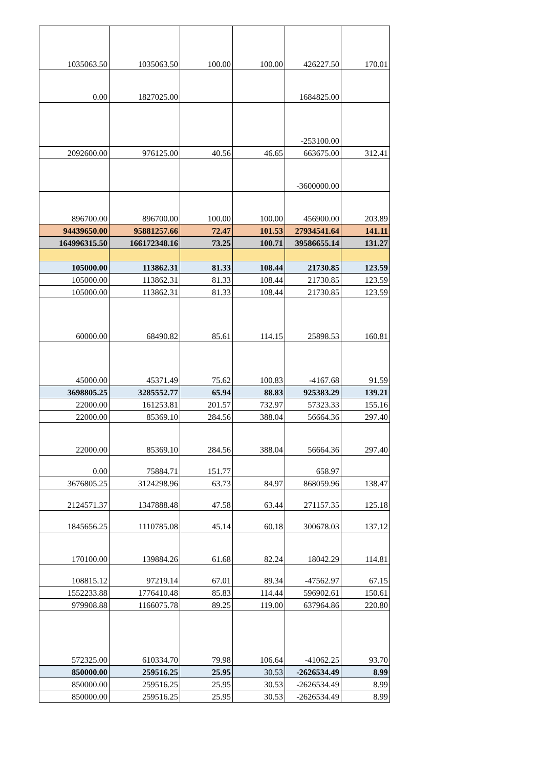| 1035063.50 | 1035063.50 | 100.00 | 100.00 | 426227.50 | 170.01 |
| 0.00 | 1827025.00 | | | 1684825.00 | |
| | | | | -253100.00 | |
| 2092600.00 | 976125.00 | 40.56 | 46.65 | 663675.00 | 312.41 |
| | | | | -3600000.00 | |
| 896700.00 | 896700.00 | 100.00 | 100.00 | 456900.00 | 203.89 |
| 94439650.00 | 95881257.66 | 72.47 | 101.53 | 27934541.64 | 141.11 |
| 164996315.50 | 166172348.16 | 73.25 | 100.71 | 39586655.14 | 131.27 |
| 105000.00 | 113862.31 | 81.33 | 108.44 | 21730.85 | 123.59 |
| 105000.00 | 113862.31 | 81.33 | 108.44 | 21730.85 | 123.59 |
| 105000.00 | 113862.31 | 81.33 | 108.44 | 21730.85 | 123.59 |
| 60000.00 | 68490.82 | 85.61 | 114.15 | 25898.53 | 160.81 |
| 45000.00 | 45371.49 | 75.62 | 100.83 | -4167.68 | 91.59 |
| 3698805.25 | 3285552.77 | 65.94 | 88.83 | 925383.29 | 139.21 |
| 22000.00 | 161253.81 | 201.57 | 732.97 | 57323.33 | 155.16 |
| 22000.00 | 85369.10 | 284.56 | 388.04 | 56664.36 | 297.40 |
| 22000.00 | 85369.10 | 284.56 | 388.04 | 56664.36 | 297.40 |
| 0.00 | 75884.71 | 151.77 | | 658.97 | |
| 3676805.25 | 3124298.96 | 63.73 | 84.97 | 868059.96 | 138.47 |
| 2124571.37 | 1347888.48 | 47.58 | 63.44 | 271157.35 | 125.18 |
| 1845656.25 | 1110785.08 | 45.14 | 60.18 | 300678.03 | 137.12 |
| 170100.00 | 139884.26 | 61.68 | 82.24 | 18042.29 | 114.81 |
| 108815.12 | 97219.14 | 67.01 | 89.34 | -47562.97 | 67.15 |
| 1552233.88 | 1776410.48 | 85.83 | 114.44 | 596902.61 | 150.61 |
| 979908.88 | 1166075.78 | 89.25 | 119.00 | 637964.86 | 220.80 |
| 572325.00 | 610334.70 | 79.98 | 106.64 | -41062.25 | 93.70 |
| 850000.00 | 259516.25 | 25.95 | 30.53 | -2626534.49 | 8.99 |
| 850000.00 | 259516.25 | 25.95 | 30.53 | -2626534.49 | 8.99 |
| 850000.00 | 259516.25 | 25.95 | 30.53 | -2626534.49 | 8.99 |